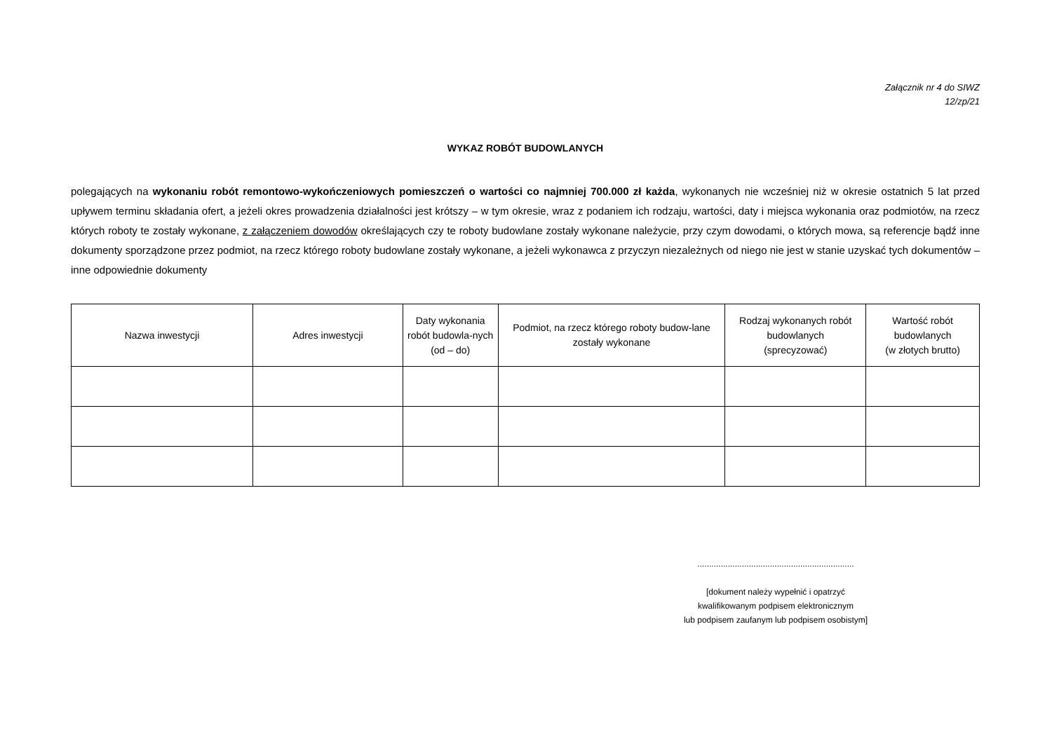Załącznik nr 4 do SIWZ
12/zp/21
WYKAZ ROBÓT BUDOWLANYCH
polegających na wykonaniu robót remontowo-wykończeniowych pomieszczeń o wartości co najmniej 700.000 zł każda, wykonanych nie wcześniej niż w okresie ostatnich 5 lat przed upływem terminu składania ofert, a jeżeli okres prowadzenia działalności jest krótszy – w tym okresie, wraz z podaniem ich rodzaju, wartości, daty i miejsca wykonania oraz podmiotów, na rzecz których roboty te zostały wykonane, z załączeniem dowodów określających czy te roboty budowlane zostały wykonane należycie, przy czym dowodami, o których mowa, są referencje bądź inne dokumenty sporządzone przez podmiot, na rzecz którego roboty budowlane zostały wykonane, a jeżeli wykonawca z przyczyn niezależnych od niego nie jest w stanie uzyskać tych dokumentów – inne odpowiednie dokumenty
| Nazwa inwestycji | Adres inwestycji | Daty wykonania robót budowla-nych (od – do) | Podmiot, na rzecz którego roboty budow-lane zostały wykonane | Rodzaj wykonanych robót budowlanych (sprecyzować) | Wartość robót budowlanych (w złotych brutto) |
| --- | --- | --- | --- | --- | --- |
...................................................................
[dokument należy wypełnić i opatrzyć
kwalifikowanym podpisem elektronicznym
lub podpisem zaufanym lub podpisem osobistym]